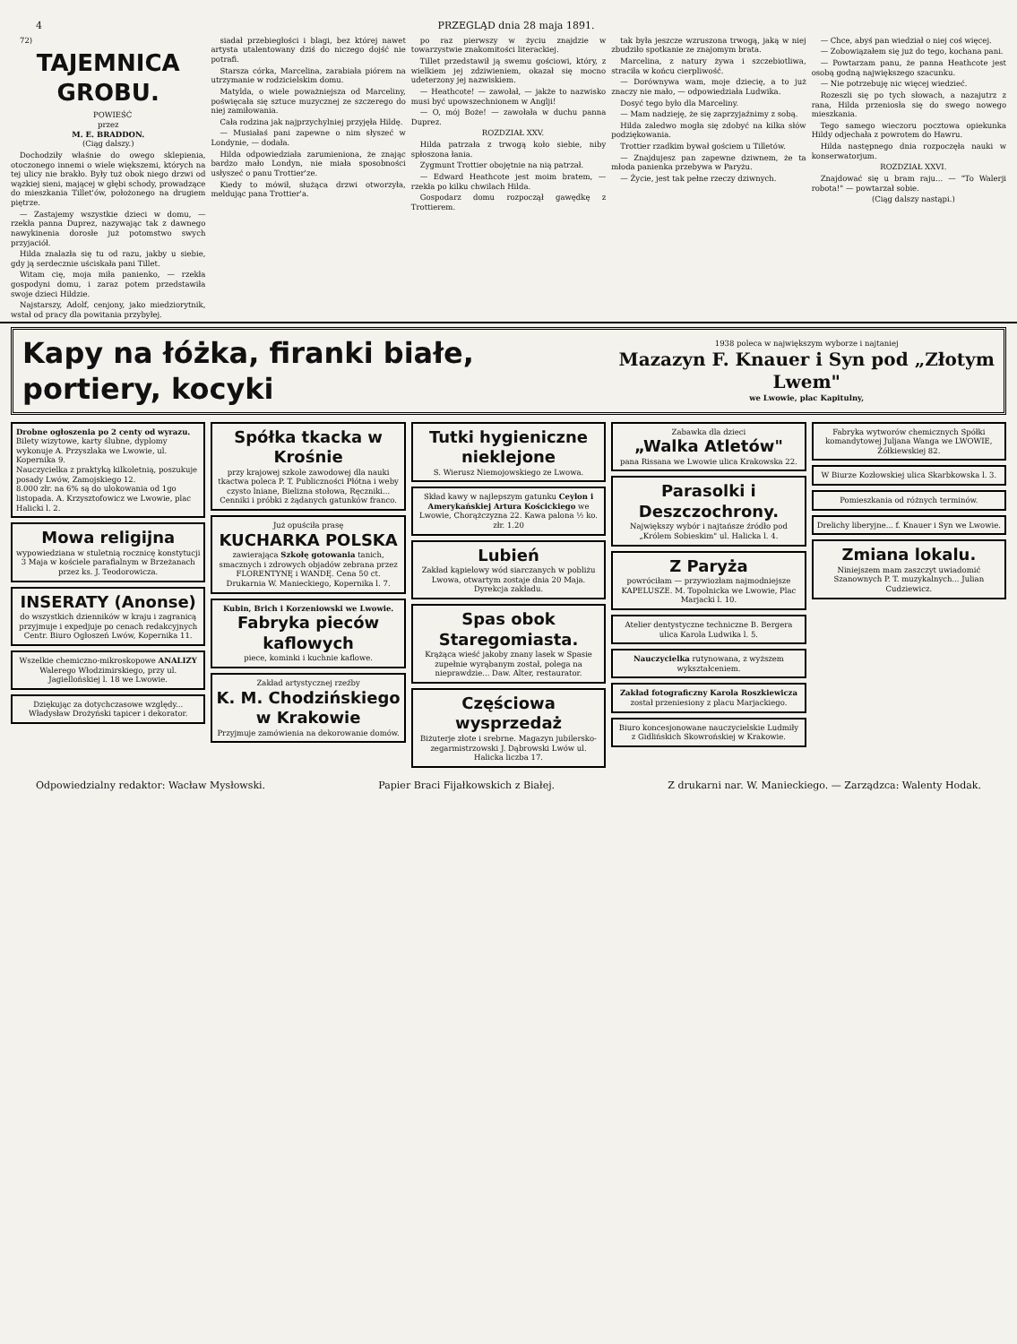4 PRZEGLĄD dnia 28 maja 1891.
72)
TAJEMNICA GROBU.
POWIEŚĆ
przez
M. E. BRADDON.
(Ciąg dalszy.)
Dochodziły właśnie do owego sklepienia, otoczonego innemi o wiele większemi, których na tej ulicy nie brakło. Były tuż obok niego drzwi od wązkiej sieni, mającej w głębi schody, prowadzące do mieszkania Tillet'ów, położonego na drugiem piętrze.
— Zastajemy wszystkie dzieci w domu, — rzekła panna Duprez, nazywając tak z dawnego nawykinenia dorosłe już potomstwo swych przyjaciół.
Hilda znalazła się tu od razu, jakby u siebie, gdy ją serdecznie uściskała pani Tillet.
Witam cię, moja miła panienko, — rzekła gospodyni domu, i zaraz potem przedstawiła swoje dzieci Hildzie.
Najstarszy, Adolf, cenjony, jako miedziorytnik, wstał od pracy dla powitania przybyłej.
siadał przebiegłości i blagi, bez której nawet artysta utalentowany dziś do niczego dojść nie potrafi.
Starsza córka, Marcelina, zarabiała piórem na utrzymanie w rodzicielskim domu.
Matylda, o wiele poważniejsza od Marceliny, poświęcała się sztuce muzycznej ze szczerego do niej zamiłowania.
Cała rodzina jak najprzychylniej przyjęła Hildę.
— Musiałaś pani zapewne o nim słyszeć w Londynie, — dodała.
Hilda odpowiedziała zarumieniona, że znając bardzo mało Londyn, nie miała sposobności usłyszeć o panu Trottier'ze.
Kiedy to mówił, służąca drzwi otworzyła, meldując pana Trottier'a.
po raz pierwszy w życiu znajdzie w towarzystwie znakomitości literackiej.
Tillet przedstawił ją swemu gościowi, który, z wielkiem jej zdziwieniem, okazał się mocno udeterzony jej nazwiskiem.
— Heathcote! — zawołał, — jakże to nazwisko musi być upowszechnionem w Anglji!
— O, mój Boże! — zawołała w duchu panna Duprez.
ROZDZIAŁ XXV.
Hilda patrzała z trwogą koło siebie, niby spłoszona łania.
Zygmunt Trottier obojętnie na nią patrzał.
— Edward Heathcote jest moim bratem, — rzekła po kilku chwilach Hilda.
Gospodarz domu rozpoczął gawędkę z Trottierem.
tak była jeszcze wzruszona trwogą, jaką w niej zbudziło spotkanie ze znajomym brata.
Marcelina, z natury żywa i szczebiotliwa, straciła w końcu cierpliwość.
— Dorównywa wam, moje dziecię, a to już znaczy nie mało, — odpowiedziała Ludwika.
Dosyć tego było dla Marceliny.
— Mam nadzieję, że się zaprzyjaźnimy z sobą.
Hilda zaledwo mogła się zdobyć na kilka słów podziękowania.
Trottier rzadkim bywał gościem u Tilletów.
— Znajdujesz pan zapewne dziwnem, że ta młoda panienka przebywa w Paryżu.
— Życie, jest tak pełne rzeczy dziwnych.
— Chce, abyś pan wiedział o niej coś więcej.
— Zobowiązałem się już do tego, kochana pani.
— Powtarzam panu, że panna Heathcote jest osobą godną największego szacunku.
— Nie potrzebuję nic więcej wiedzieć.
Rozeszli się po tych słowach, a nazajutrz z rana, Hilda przeniosła się do swego nowego mieszkania.
Tego samego wieczoru pocztowa opiekunka Hildy odjechała z powrotem do Hawru.
Hilda następnego dnia rozpoczęła nauki w konserwatorjum.
ROZDZIAŁ XXVI.
Znajdować się u bram raju... — "To Walerji robota!" — powtarzał sobie.
(Ciąg dalszy nastąpi.)
Kapy na łóżka, firanki białe, portiery, kocyki 1938 poleca w największym wyborze i najtaniej
Mazazyn F. Knauer i Syn pod „Złotym Lwem"
we Lwowie, plac Kapitulny,
Drobne ogłoszenia po 2 centy od wyrazu.
Bilety wizytowe, karty ślubne, dyplomy wykonuje A. Przyszlaka we Lwowie, ul. Kopernika 9.
Nauczycielka z praktyką kilkoletnią, poszukuje posady Lwów, Zamojskiego 12.
8.000 złr. na 6% są do ulokowania od 1go listopada. A. Krzysztofowicz we Lwowie, plac Halicki l. 2.
Mowa religijna
wypowiedziana w stuletnią rocznicę konstytucji 3 Maja w kościele parafialnym w Brzeżanach przez ks. J. Teodorowicza.
INSERATY (Anonse)
do wszystkich dzienników w kraju i zagranicą przyjmuje i expedjuje po cenach redakcyjnych Centr. Biuro Ogłoszeń Lwów, Kopernika 11.
Wszelkie chemiczno-mikroskopowe ANALIZY Walerego Włodzimirskiego, przy ul. Jagiellońskiej l. 18 we Lwowie.
Dziękując za dotychczasowe względy... Władysław Drożyński tapicer i dekorator.
Spółka tkacka w Krośnie
przy krajowej szkole zawodowej dla nauki tkactwa poleca P. T. Publiczności Płótna i weby czysto lniane, Bielizna stołowa, Ręczniki... Cenniki i próbki z żądanych gatunków franco.
Już opuściła prasę
KUCHARKA POLSKA
zawierająca Szkołę gotowania tanich, smacznych i zdrowych objadów zebrana przez FLORENTYNĘ i WANDĘ. Cena 50 ct. Drukarnia W. Manieckiego, Kopernika l. 7.
Kubin, Brich i Korzeniowski we Lwowie.
Fabryka pieców kaflowych
piece, kominki i kuchnie kaflowe.
Zakład artystycznej rzeźby
K. M. Chodzińskiego w Krakowie
Przyjmuje zamówienia na dekorowanie domów.
Tutki hygieniczne nieklejone
S. Wierusz Niemojowskiego ze Lwowa.
Skład kawy w najlepszym gatunku Ceylon i Amerykańskiej Artura Kościckiego we Lwowie, Chorążczyzna 22. Kawa palona ½ ko. złr. 1.20
Lubień
Zakład kąpielowy wód siarczanych w pobliżu Lwowa, otwartym zostaje dnia 20 Maja. Dyrekcja zakładu.
Spas obok Staregomiasta.
Krążąca wieść jakoby znany lasek w Spasie zupełnie wyrąbanym został, polega na nieprawdzie... Daw. Alter, restaurator.
Częściowa wysprzedaż
Biżuterje złote i srebrne. Magazyn jubilersko-zegarmistrzowski J. Dąbrowski Lwów ul. Halicka liczba 17.
Zabawka dla dzieci
„Walka Atletów"
pana Rissana we Lwowie ulica Krakowska 22.
Parasolki i Deszczochrony.
Największy wybór i najtańsze źródło pod „Królem Sobieskim" ul. Halicka l. 4.
Z Paryża
powróciłam — przywiozłam najmodniejsze KAPELUSZE. M. Topolnicka we Lwowie, Plac Marjacki l. 10.
Atelier dentystyczne techniczne B. Bergera ulica Karola Ludwika l. 5.
Nauczycielka rutynowana, z wyższem wykształceniem.
Zakład fotograficzny Karola Roszkiewicza został przeniesiony z placu Marjackiego.
Biuro koncesjonowane nauczycielskie Ludmiły z Gidlińskich Skowrońskiej w Krakowie.
Fabryka wytworów chemicznych Spółki komandytowej Juljana Wanga we LWOWIE, Żółkiewskiej 82.
W Biurze Kozłowskiej ulica Skarbkowska l. 3.
Pomieszkania od różnych terminów.
Drelichy liberyjne... f. Knauer i Syn we Lwowie.
Zmiana lokalu.
Niniejszem mam zaszczyt uwiadomić Szanownych P. T. muzykalnych... Julian Cudziewicz.
Odpowiedzialny redaktor: Wacław Mysłowski. Papier Braci Fijałkowskich z Białej. Z drukarni nar. W. Manieckiego. — Zarządzca: Walenty Hodak.